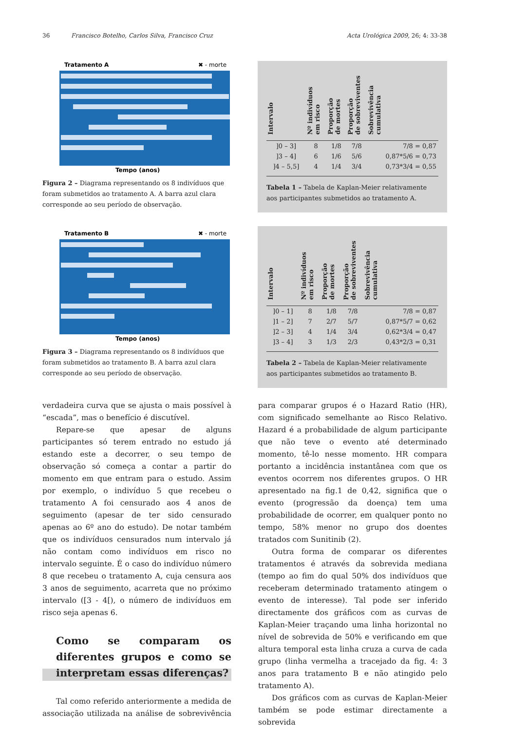36 Francisco Botelho, Carlos Silva, Francisco Cruz Acta Urológica 2009, 26; 4: 33-38
Tratamento A
✖ - morte
Tempo (anos)
Figura 2 – Diagrama representando os 8 indivíduos que foram submetidos ao tratamento A. A barra azul clara corresponde ao seu período de observação.
Tratamento B
✖ - morte
Tempo (anos)
Figura 3 – Diagrama representando os 8 indivíduos que foram submetidos ao tratamento B. A barra azul clara corresponde ao seu período de observação.
| Intervalo | Nº indivíduos em risco | Proporção de mortes | Proporção de sobreviventes | Sobrevivência cumulativa |
| --- | --- | --- | --- | --- |
| ]0 – 3] | 8 | 1/8 | 7/8 | 7/8 = 0,87 |
| ]3 – 4] | 6 | 1/6 | 5/6 | 0,87*5/6 = 0,73 |
| ]4 – 5,5] | 4 | 1/4 | 3/4 | 0,73*3/4 = 0,55 |
Tabela 1 – Tabela de Kaplan-Meier relativamente aos participantes submetidos ao tratamento A.
| Intervalo | Nº indivíduos em risco | Proporção de mortes | Proporção de sobreviventes | Sobrevivência cumulativa |
| --- | --- | --- | --- | --- |
| ]0 – 1] | 8 | 1/8 | 7/8 | 7/8 = 0,87 |
| ]1 – 2] | 7 | 2/7 | 5/7 | 0,87*5/7 = 0,62 |
| ]2 – 3] | 4 | 1/4 | 3/4 | 0,62*3/4 = 0,47 |
| ]3 – 4] | 3 | 1/3 | 2/3 | 0,43*2/3 = 0,31 |
Tabela 2 – Tabela de Kaplan-Meier relativamente aos participantes submetidos ao tratamento B.
verdadeira curva que se ajusta o mais possível à “escada”, mas o benefício é discutível.
Repare-se que apesar de alguns participantes só terem entrado no estudo já estando este a decorrer, o seu tempo de observação só começa a contar a partir do momento em que entram para o estudo. Assim por exemplo, o indivíduo 5 que recebeu o tratamento A foi censurado aos 4 anos de seguimento (apesar de ter sido censurado apenas ao 6º ano do estudo). De notar também que os indivíduos censurados num intervalo já não contam como indivíduos em risco no intervalo seguinte. É o caso do indivíduo número 8 que recebeu o tratamento A, cuja censura aos 3 anos de seguimento, acarreta que no próximo intervalo ([3 - 4[), o número de indivíduos em risco seja apenas 6.
Como se comparam os diferentes grupos e como se interpretam essas diferenças?
Tal como referido anteriormente a medida de associação utilizada na análise de sobrevivência para comparar grupos é o Hazard Ratio (HR), com significado semelhante ao Risco Relativo. Hazard é a probabilidade de algum participante que não teve o evento até determinado momento, tê-lo nesse momento. HR compara portanto a incidência instantânea com que os eventos ocorrem nos diferentes grupos. O HR apresentado na fig.1 de 0,42, significa que o evento (progressão da doença) tem uma probabilidade de ocorrer, em qualquer ponto no tempo, 58% menor no grupo dos doentes tratados com Sunitinib (2).
Outra forma de comparar os diferentes tratamentos é através da sobrevida mediana (tempo ao fim do qual 50% dos indivíduos que receberam determinado tratamento atingem o evento de interesse). Tal pode ser inferido directamente dos gráficos com as curvas de Kaplan-Meier traçando uma linha horizontal no nível de sobrevida de 50% e verificando em que altura temporal esta linha cruza a curva de cada grupo (linha vermelha a tracejado da fig. 4: 3 anos para tratamento B e não atingido pelo tratamento A).
Dos gráficos com as curvas de Kaplan-Meier também se pode estimar directamente a sobrevida